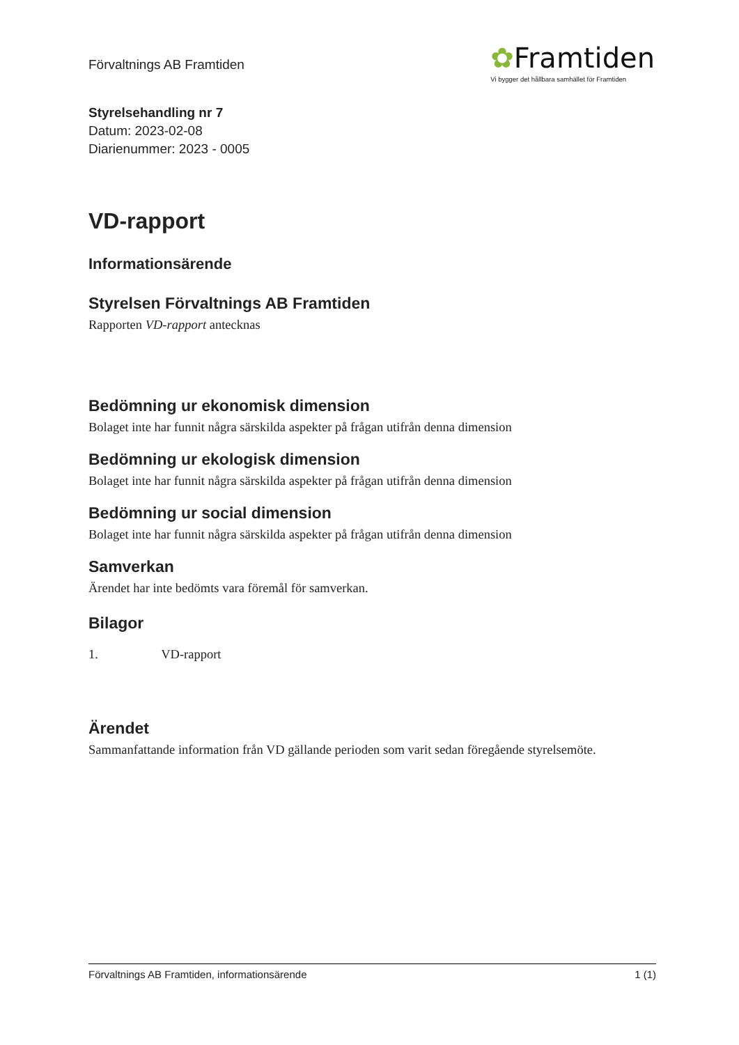Förvaltnings AB Framtiden
✿Framtiden
Vi bygger det hållbara samhället för Framtiden
Styrelsehandling nr 7
Datum: 2023-02-08
Diarienummer: 2023 - 0005
VD-rapport
Informationsärende
Styrelsen Förvaltnings AB Framtiden
Rapporten VD-rapport antecknas
Bedömning ur ekonomisk dimension
Bolaget inte har funnit några särskilda aspekter på frågan utifrån denna dimension
Bedömning ur ekologisk dimension
Bolaget inte har funnit några särskilda aspekter på frågan utifrån denna dimension
Bedömning ur social dimension
Bolaget inte har funnit några särskilda aspekter på frågan utifrån denna dimension
Samverkan
Ärendet har inte bedömts vara föremål för samverkan.
Bilagor
1. VD-rapport
Ärendet
Sammanfattande information från VD gällande perioden som varit sedan föregående styrelsemöte.
Förvaltnings AB Framtiden, informationsärende 1 (1)